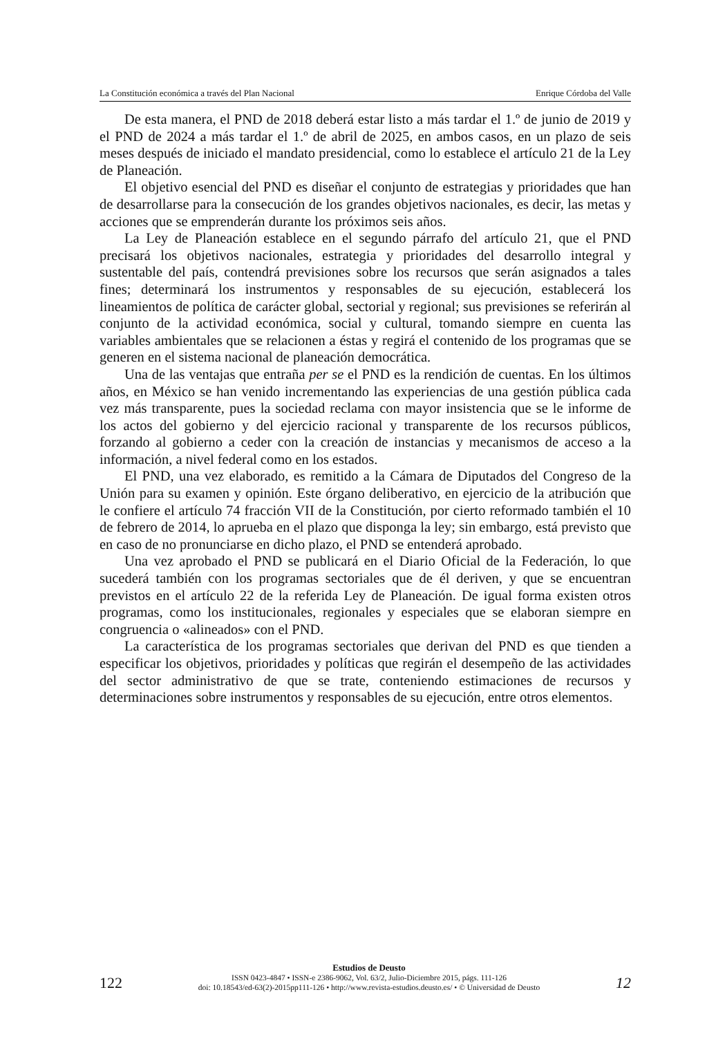La Constitución económica a través del Plan Nacional Enrique Córdoba del Valle
De esta manera, el PND de 2018 deberá estar listo a más tardar el 1.º de junio de 2019 y el PND de 2024 a más tardar el 1.º de abril de 2025, en ambos casos, en un plazo de seis meses después de iniciado el mandato presidencial, como lo establece el artículo 21 de la Ley de Planeación.
El objetivo esencial del PND es diseñar el conjunto de estrategias y prioridades que han de desarrollarse para la consecución de los grandes objetivos nacionales, es decir, las metas y acciones que se emprenderán durante los próximos seis años.
La Ley de Planeación establece en el segundo párrafo del artículo 21, que el PND precisará los objetivos nacionales, estrategia y prioridades del desarrollo integral y sustentable del país, contendrá previsiones sobre los recursos que serán asignados a tales fines; determinará los instrumentos y responsables de su ejecución, establecerá los lineamientos de política de carácter global, sectorial y regional; sus previsiones se referirán al conjunto de la actividad económica, social y cultural, tomando siempre en cuenta las variables ambientales que se relacionen a éstas y regirá el contenido de los programas que se generen en el sistema nacional de planeación democrática.
Una de las ventajas que entraña per se el PND es la rendición de cuentas. En los últimos años, en México se han venido incrementando las experiencias de una gestión pública cada vez más transparente, pues la sociedad reclama con mayor insistencia que se le informe de los actos del gobierno y del ejercicio racional y transparente de los recursos públicos, forzando al gobierno a ceder con la creación de instancias y mecanismos de acceso a la información, a nivel federal como en los estados.
El PND, una vez elaborado, es remitido a la Cámara de Diputados del Congreso de la Unión para su examen y opinión. Este órgano deliberativo, en ejercicio de la atribución que le confiere el artículo 74 fracción VII de la Constitución, por cierto reformado también el 10 de febrero de 2014, lo aprueba en el plazo que disponga la ley; sin embargo, está previsto que en caso de no pronunciarse en dicho plazo, el PND se entenderá aprobado.
Una vez aprobado el PND se publicará en el Diario Oficial de la Federación, lo que sucederá también con los programas sectoriales que de él deriven, y que se encuentran previstos en el artículo 22 de la referida Ley de Planeación. De igual forma existen otros programas, como los institucionales, regionales y especiales que se elaboran siempre en congruencia o «alineados» con el PND.
La característica de los programas sectoriales que derivan del PND es que tienden a especificar los objetivos, prioridades y políticas que regirán el desempeño de las actividades del sector administrativo de que se trate, conteniendo estimaciones de recursos y determinaciones sobre instrumentos y responsables de su ejecución, entre otros elementos.
122
Estudios de Deusto
ISSN 0423-4847 • ISSN-e 2386-9062, Vol. 63/2, Julio-Diciembre 2015, págs. 111-126
doi: 10.18543/ed-63(2)-2015pp111-126 • http://www.revista-estudios.deusto.es/ • © Universidad de Deusto
12